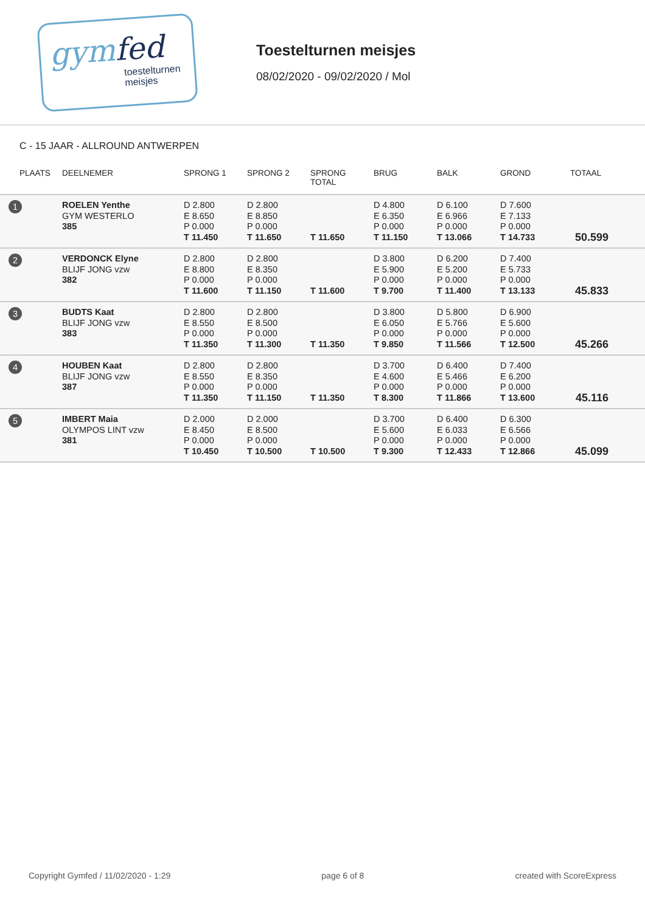gymfed
toestelturnen
meisjes
Toestelturnen meisjes
08/02/2020 - 09/02/2020 / Mol
C - 15 JAAR - ALLROUND ANTWERPEN
| PLAATS | DEELNEMER | SPRONG 1 | SPRONG 2 | SPRONG TOTAL | BRUG | BALK | GROND | TOTAAL |
| --- | --- | --- | --- | --- | --- | --- | --- | --- |
| 1 | ROELEN Yenthe GYM WESTERLO 385 | D 2.800 E 8.650 P 0.000 T 11.450 | D 2.800 E 8.850 P 0.000 T 11.650 | T 11.650 | D 4.800 E 6.350 P 0.000 T 11.150 | D 6.100 E 6.966 P 0.000 T 13.066 | D 7.600 E 7.133 P 0.000 T 14.733 | 50.599 |
| 2 | VERDONCK Elyne BLIJF JONG vzw 382 | D 2.800 E 8.800 P 0.000 T 11.600 | D 2.800 E 8.350 P 0.000 T 11.150 | T 11.600 | D 3.800 E 5.900 P 0.000 T 9.700 | D 6.200 E 5.200 P 0.000 T 11.400 | D 7.400 E 5.733 P 0.000 T 13.133 | 45.833 |
| 3 | BUDTS Kaat BLIJF JONG vzw 383 | D 2.800 E 8.550 P 0.000 T 11.350 | D 2.800 E 8.500 P 0.000 T 11.300 | T 11.350 | D 3.800 E 6.050 P 0.000 T 9.850 | D 5.800 E 5.766 P 0.000 T 11.566 | D 6.900 E 5.600 P 0.000 T 12.500 | 45.266 |
| 4 | HOUBEN Kaat BLIJF JONG vzw 387 | D 2.800 E 8.550 P 0.000 T 11.350 | D 2.800 E 8.350 P 0.000 T 11.150 | T 11.350 | D 3.700 E 4.600 P 0.000 T 8.300 | D 6.400 E 5.466 P 0.000 T 11.866 | D 7.400 E 6.200 P 0.000 T 13.600 | 45.116 |
| 5 | IMBERT Maia OLYMPOS LINT vzw 381 | D 2.000 E 8.450 P 0.000 T 10.450 | D 2.000 E 8.500 P 0.000 T 10.500 | T 10.500 | D 3.700 E 5.600 P 0.000 T 9.300 | D 6.400 E 6.033 P 0.000 T 12.433 | D 6.300 E 6.566 P 0.000 T 12.866 | 45.099 |
Copyright Gymfed / 11/02/2020 - 1:29 page 6 of 8 created with ScoreExpress